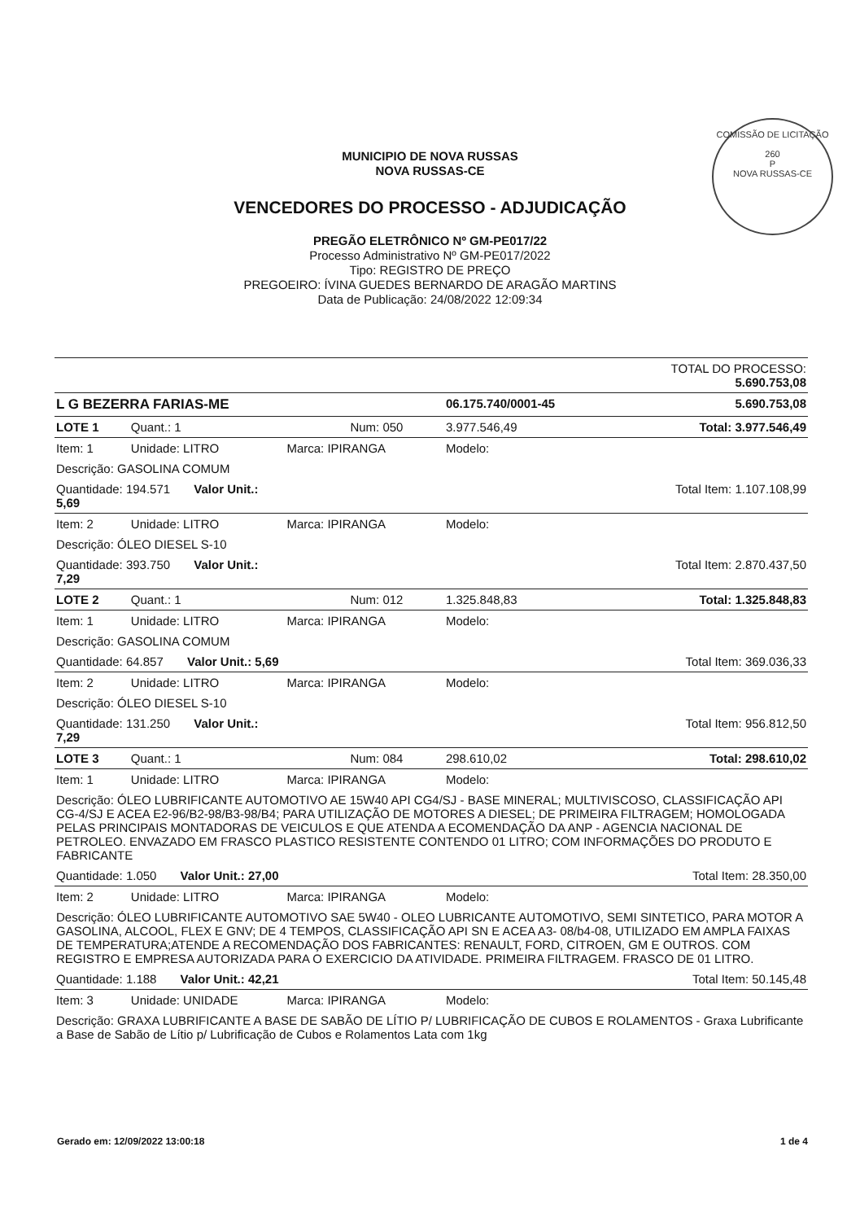COMISSÃO DE LICITAÇÃO
260
P
NOVA RUSSAS-CE
MUNICIPIO DE NOVA RUSSAS
NOVA RUSSAS-CE
VENCEDORES DO PROCESSO - ADJUDICAÇÃO
PREGÃO ELETRÔNICO Nº GM-PE017/22
Processo Administrativo Nº GM-PE017/2022
Tipo: REGISTRO DE PREÇO
PREGOEIRO: ÍVINA GUEDES BERNARDO DE ARAGÃO MARTINS
Data de Publicação: 24/08/2022 12:09:34
| | | | | TOTAL DO PROCESSO: 5.690.753,08 |
| L G BEZERRA FARIAS-ME | | | 06.175.740/0001-45 | 5.690.753,08 |
| LOTE 1 | Quant.: 1 | Num: 050 | 3.977.546,49 | Total: 3.977.546,49 |
| Item: 1 | Unidade: LITRO | Marca: IPIRANGA | Modelo: | |
| Descrição: GASOLINA COMUM | | | | |
| Quantidade: 194.571 Valor Unit.: 5,69 | | Total Item: 1.107.108,99 | | |
| Item: 2 | Unidade: LITRO | Marca: IPIRANGA | Modelo: | |
| Descrição: ÓLEO DIESEL S-10 | | | | |
| Quantidade: 393.750 Valor Unit.: 7,29 | | Total Item: 2.870.437,50 | | |
| LOTE 2 | Quant.: 1 | Num: 012 | 1.325.848,83 | Total: 1.325.848,83 |
| Item: 1 | Unidade: LITRO | Marca: IPIRANGA | Modelo: | |
| Descrição: GASOLINA COMUM | | | | |
| Quantidade: 64.857 Valor Unit.: 5,69 | | Total Item: 369.036,33 | | |
| Item: 2 | Unidade: LITRO | Marca: IPIRANGA | Modelo: | |
| Descrição: ÓLEO DIESEL S-10 | | | | |
| Quantidade: 131.250 Valor Unit.: 7,29 | | Total Item: 956.812,50 | | |
| LOTE 3 | Quant.: 1 | Num: 084 | 298.610,02 | Total: 298.610,02 |
| Item: 1 | Unidade: LITRO | Marca: IPIRANGA | Modelo: | |
| Descrição: ÓLEO LUBRIFICANTE AUTOMOTIVO AE 15W40 API CG4/SJ - BASE MINERAL; MULTIVISCOSO, CLASSIFICAÇÃO API CG-4/SJ E ACEA E2-96/B2-98/B3-98/B4; PARA UTILIZAÇÃO DE MOTORES A DIESEL; DE PRIMEIRA FILTRAGEM; HOMOLOGADA PELAS PRINCIPAIS MONTADORAS DE VEICULOS E QUE ATENDA A ECOMENDAÇÃO DA ANP - AGENCIA NACIONAL DE PETROLEO. ENVAZADO EM FRASCO PLASTICO RESISTENTE CONTENDO 01 LITRO; COM INFORMAÇÕES DO PRODUTO E FABRICANTE | | | | |
| Quantidade: 1.050 Valor Unit.: 27,00 | | Total Item: 28.350,00 | | |
| Item: 2 | Unidade: LITRO | Marca: IPIRANGA | Modelo: | |
| Descrição: ÓLEO LUBRIFICANTE AUTOMOTIVO SAE 5W40 - OLEO LUBRICANTE AUTOMOTIVO, SEMI SINTETICO, PARA MOTOR A GASOLINA, ALCOOL, FLEX E GNV; DE 4 TEMPOS, CLASSIFICAÇÃO API SN E ACEA A3- 08/b4-08, UTILIZADO EM AMPLA FAIXAS DE TEMPERATURA;ATENDE A RECOMENDAÇÃO DOS FABRICANTES: RENAULT, FORD, CITROEN, GM E OUTROS. COM REGISTRO E EMPRESA AUTORIZADA PARA O EXERCICIO DA ATIVIDADE. PRIMEIRA FILTRAGEM. FRASCO DE 01 LITRO. | | | | |
| Quantidade: 1.188 Valor Unit.: 42,21 | | Total Item: 50.145,48 | | |
| Item: 3 | Unidade: UNIDADE | Marca: IPIRANGA | Modelo: | |
| Descrição: GRAXA LUBRIFICANTE A BASE DE SABÃO DE LÍTIO P/ LUBRIFICAÇÃO DE CUBOS E ROLAMENTOS - Graxa Lubrificante a Base de Sabão de Lítio p/ Lubrificação de Cubos e Rolamentos Lata com 1kg | | | | |
Gerado em: 12/09/2022 13:00:18 1 de 4